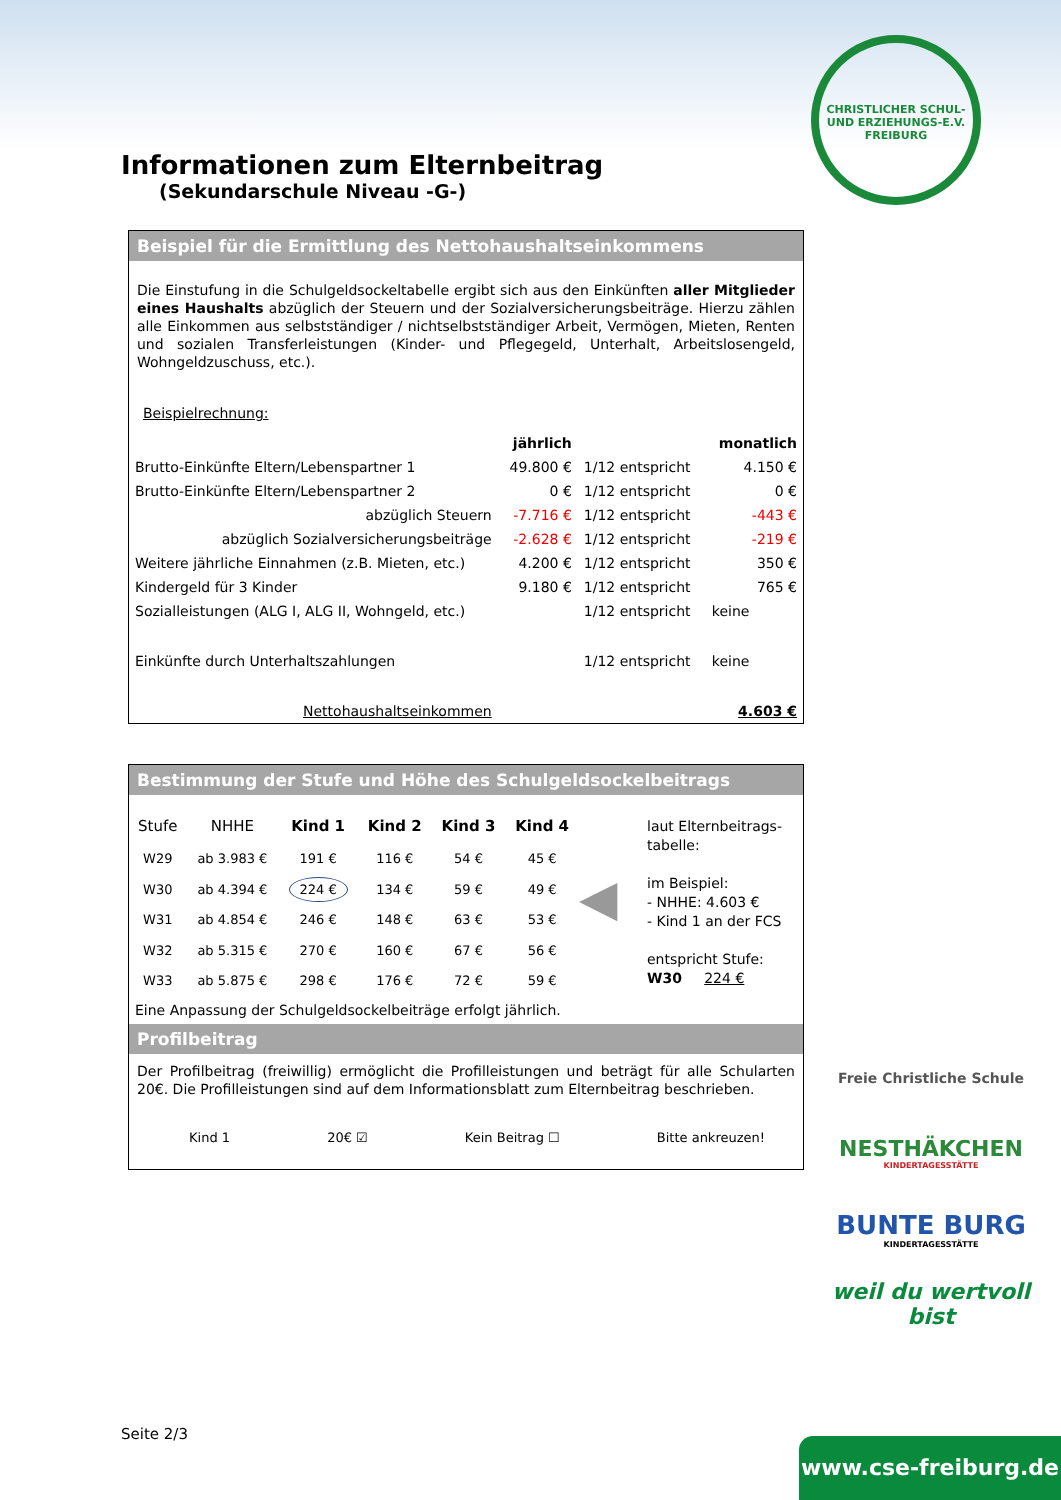CHRISTLICHER SCHUL- UND ERZIEHUNGS-E.V. FREIBURG
Informationen zum Elternbeitrag
(Sekundarschule Niveau -G-)
Beispiel für die Ermittlung des Nettohaushaltseinkommens
Die Einstufung in die Schulgeldsockeltabelle ergibt sich aus den Einkünften aller Mitglieder eines Haushalts abzüglich der Steuern und der Sozialversicherungsbeiträge. Hierzu zählen alle Einkommen aus selbstständiger / nichtselbstständiger Arbeit, Vermögen, Mieten, Renten und sozialen Transferleistungen (Kinder- und Pflegegeld, Unterhalt, Arbeitslosengeld, Wohngeldzuschuss, etc.).
Beispielrechnung:
| | jährlich | | monatlich |
| Brutto-Einkünfte Eltern/Lebenspartner 1 | 49.800 € | 1/12 entspricht | 4.150 € |
| Brutto-Einkünfte Eltern/Lebenspartner 2 | 0 € | 1/12 entspricht | 0 € |
| abzüglich Steuern | -7.716 € | 1/12 entspricht | -443 € |
| abzüglich Sozialversicherungsbeiträge | -2.628 € | 1/12 entspricht | -219 € |
| Weitere jährliche Einnahmen (z.B. Mieten, etc.) | 4.200 € | 1/12 entspricht | 350 € |
| Kindergeld für 3 Kinder | 9.180 € | 1/12 entspricht | 765 € |
| Sozialleistungen (ALG I, ALG II, Wohngeld, etc.) | | 1/12 entspricht | keine |
| Einkünfte durch Unterhaltszahlungen | | 1/12 entspricht | keine |
| Nettohaushaltseinkommen | | | 4.603 € |
Bestimmung der Stufe und Höhe des Schulgeldsockelbeitrags
| Stufe | NHHE | Kind 1 | Kind 2 | Kind 3 | Kind 4 |
| W29 | ab 3.983 € | 191 € | 116 € | 54 € | 45 € |
| W30 | ab 4.394 € | 224 € | 134 € | 59 € | 49 € |
| W31 | ab 4.854 € | 246 € | 148 € | 63 € | 53 € |
| W32 | ab 5.315 € | 270 € | 160 € | 67 € | 56 € |
| W33 | ab 5.875 € | 298 € | 176 € | 72 € | 59 € |
◀
laut Elternbeitrags-
tabelle:
im Beispiel:
- NHHE: 4.603 €
- Kind 1 an der FCS
entspricht Stufe:
W30 224 €
Eine Anpassung der Schulgeldsockelbeiträge erfolgt jährlich.
Profilbeitrag
Der Profilbeitrag (freiwillig) ermöglicht die Profilleistungen und beträgt für alle Schularten 20€. Die Profilleistungen sind auf dem Informationsblatt zum Elternbeitrag beschrieben.
Kind 1 20€ ☑ Kein Beitrag ☐ Bitte ankreuzen!
Seite 2/3
Freie Christliche Schule
NESTHÄKCHEN
KINDERTAGESSTÄTTE
BUNTE BURG
KINDERTAGESSTÄTTE
weil du wertvoll bist
www.cse-freiburg.de